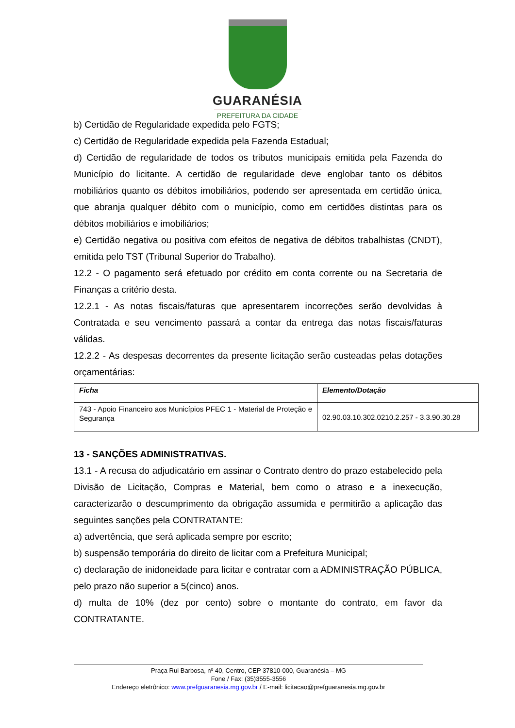GUARANÉSIA
PREFEITURA DA CIDADE
b) Certidão de Regularidade expedida pelo FGTS;
c) Certidão de Regularidade expedida pela Fazenda Estadual;
d) Certidão de regularidade de todos os tributos municipais emitida pela Fazenda do Município do licitante. A certidão de regularidade deve englobar tanto os débitos mobiliários quanto os débitos imobiliários, podendo ser apresentada em certidão única, que abranja qualquer débito com o município, como em certidões distintas para os débitos mobiliários e imobiliários;
e) Certidão negativa ou positiva com efeitos de negativa de débitos trabalhistas (CNDT), emitida pelo TST (Tribunal Superior do Trabalho).
12.2 - O pagamento será efetuado por crédito em conta corrente ou na Secretaria de Finanças a critério desta.
12.2.1 - As notas fiscais/faturas que apresentarem incorreções serão devolvidas à Contratada e seu vencimento passará a contar da entrega das notas fiscais/faturas válidas.
12.2.2 - As despesas decorrentes da presente licitação serão custeadas pelas dotações orçamentárias:
| Ficha | Elemento/Dotação |
| --- | --- |
| 743 - Apoio Financeiro aos Municípios PFEC 1 - Material de Proteção e Segurança | 02.90.03.10.302.0210.2.257 - 3.3.90.30.28 |
13 - SANÇÕES ADMINISTRATIVAS.
13.1 - A recusa do adjudicatário em assinar o Contrato dentro do prazo estabelecido pela Divisão de Licitação, Compras e Material, bem como o atraso e a inexecução, caracterizarão o descumprimento da obrigação assumida e permitirão a aplicação das seguintes sanções pela CONTRATANTE:
a) advertência, que será aplicada sempre por escrito;
b) suspensão temporária do direito de licitar com a Prefeitura Municipal;
c) declaração de inidoneidade para licitar e contratar com a ADMINISTRAÇÃO PÚBLICA, pelo prazo não superior a 5(cinco) anos.
d) multa de 10% (dez por cento) sobre o montante do contrato, em favor da CONTRATANTE.
Praça Rui Barbosa, nº 40, Centro, CEP 37810-000, Guaranésia – MG
Fone / Fax: (35)3555-3556
Endereço eletrônico: www.prefguaranesia.mg.gov.br / E-mail: licitacao@prefguaranesia.mg.gov.br